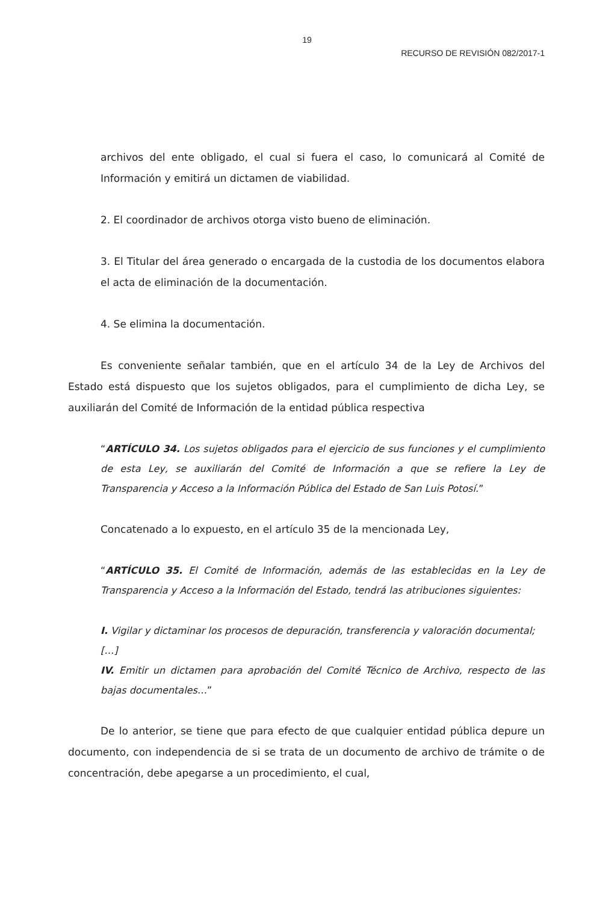19
RECURSO DE REVISIÓN 082/2017-1
archivos del ente obligado, el cual si fuera el caso, lo comunicará al Comité de Información y emitirá un dictamen de viabilidad.
2. El coordinador de archivos otorga visto bueno de eliminación.
3. El Titular del área generado o encargada de la custodia de los documentos elabora el acta de eliminación de la documentación.
4. Se elimina la documentación.
Es conveniente señalar también, que en el artículo 34 de la Ley de Archivos del Estado está dispuesto que los sujetos obligados, para el cumplimiento de dicha Ley, se auxiliarán del Comité de Información de la entidad pública respectiva
“ARTÍCULO 34. Los sujetos obligados para el ejercicio de sus funciones y el cumplimiento de esta Ley, se auxiliarán del Comité de Información a que se refiere la Ley de Transparencia y Acceso a la Información Pública del Estado de San Luis Potosí.”
Concatenado a lo expuesto, en el artículo 35 de la mencionada Ley,
“ARTÍCULO 35. El Comité de Información, además de las establecidas en la Ley de Transparencia y Acceso a la Información del Estado, tendrá las atribuciones siguientes:
I. Vigilar y dictaminar los procesos de depuración, transferencia y valoración documental;
[…]
IV. Emitir un dictamen para aprobación del Comité Técnico de Archivo, respecto de las bajas documentales…”
De lo anterior, se tiene que para efecto de que cualquier entidad pública depure un documento, con independencia de si se trata de un documento de archivo de trámite o de concentración, debe apegarse a un procedimiento, el cual,